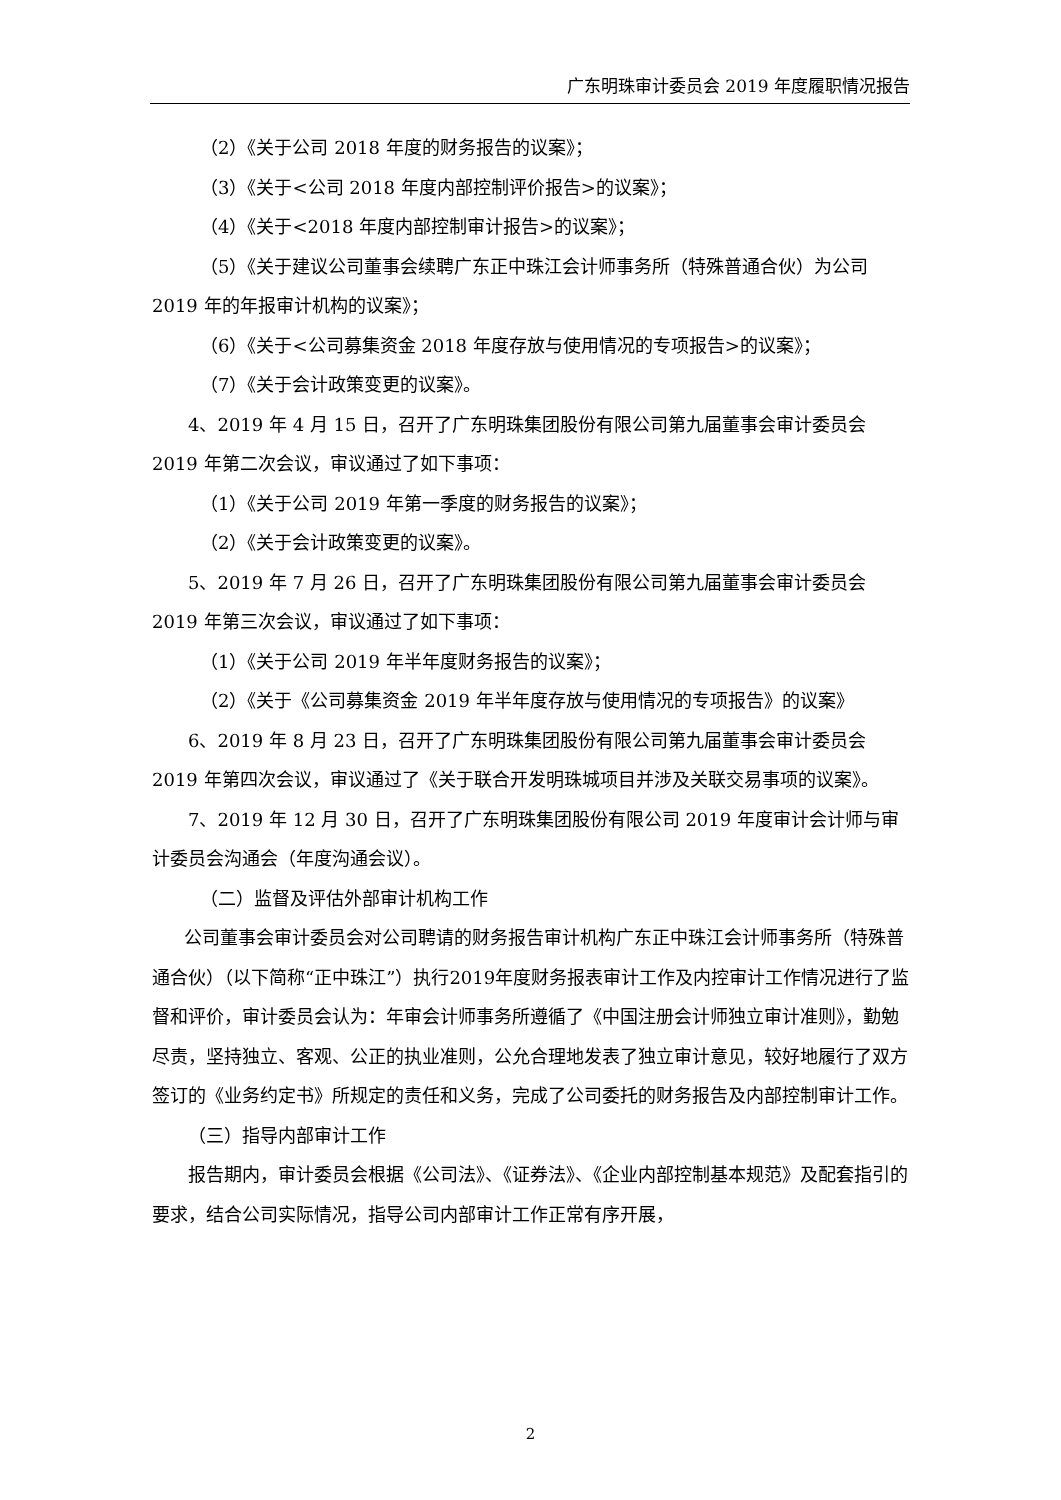广东明珠审计委员会 2019 年度履职情况报告
（2）《关于公司 2018 年度的财务报告的议案》；
（3）《关于<公司 2018 年度内部控制评价报告>的议案》；
（4）《关于<2018 年度内部控制审计报告>的议案》；
（5）《关于建议公司董事会续聘广东正中珠江会计师事务所（特殊普通合伙）为公司 2019 年的年报审计机构的议案》；
（6）《关于<公司募集资金 2018 年度存放与使用情况的专项报告>的议案》；
（7）《关于会计政策变更的议案》。
4、2019 年 4 月 15 日，召开了广东明珠集团股份有限公司第九届董事会审计委员会 2019 年第二次会议，审议通过了如下事项：
（1）《关于公司 2019 年第一季度的财务报告的议案》；
（2）《关于会计政策变更的议案》。
5、2019 年 7 月 26 日，召开了广东明珠集团股份有限公司第九届董事会审计委员会 2019 年第三次会议，审议通过了如下事项：
（1）《关于公司 2019 年半年度财务报告的议案》；
（2）《关于《公司募集资金 2019 年半年度存放与使用情况的专项报告》的议案》
6、2019 年 8 月 23 日，召开了广东明珠集团股份有限公司第九届董事会审计委员会 2019 年第四次会议，审议通过了《关于联合开发明珠城项目并涉及关联交易事项的议案》。
7、2019 年 12 月 30 日，召开了广东明珠集团股份有限公司 2019 年度审计会计师与审计委员会沟通会（年度沟通会议）。
（二）监督及评估外部审计机构工作
公司董事会审计委员会对公司聘请的财务报告审计机构广东正中珠江会计师事务所（特殊普通合伙）（以下简称“正中珠江”）执行2019年度财务报表审计工作及内控审计工作情况进行了监督和评价，审计委员会认为：年审会计师事务所遵循了《中国注册会计师独立审计准则》，勤勉尽责，坚持独立、客观、公正的执业准则，公允合理地发表了独立审计意见，较好地履行了双方签订的《业务约定书》所规定的责任和义务，完成了公司委托的财务报告及内部控制审计工作。
（三）指导内部审计工作
报告期内，审计委员会根据《公司法》、《证券法》、《企业内部控制基本规范》及配套指引的要求，结合公司实际情况，指导公司内部审计工作正常有序开展，
2